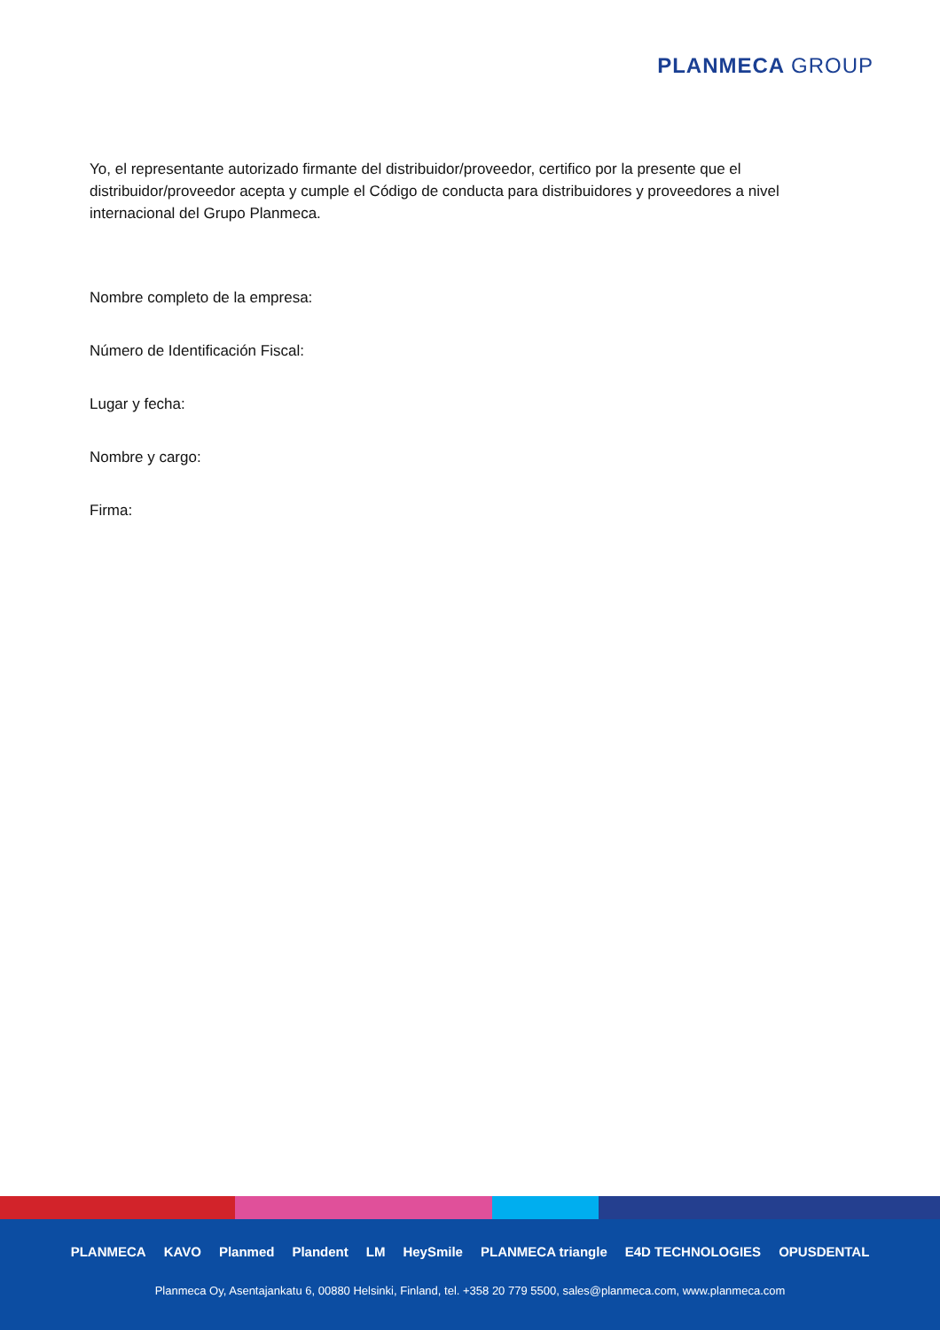PLANMECA GROUP
Yo, el representante autorizado firmante del distribuidor/proveedor, certifico por la presente que el distribuidor/proveedor acepta y cumple el Código de conducta para distribuidores y proveedores a nivel internacional del Grupo Planmeca.
Nombre completo de la empresa:
Número de Identificación Fiscal:
Lugar y fecha:
Nombre y cargo:
Firma:
PLANMECA KAVO Planmed Plandent LM HeySmile PLANMECA triangle E4D TECHNOLOGIES OPUSDENTAL
Planmeca Oy, Asentajankatu 6, 00880 Helsinki, Finland, tel. +358 20 779 5500, sales@planmeca.com, www.planmeca.com